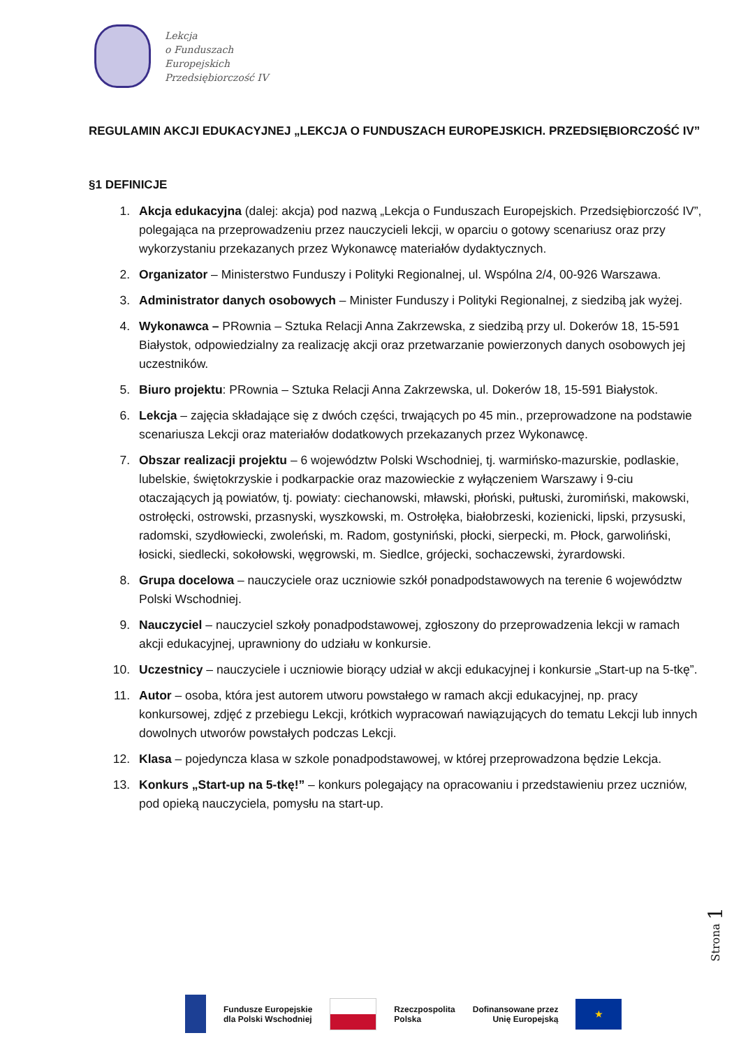Lekcja
o Funduszach
Europejskich
Przedsiębiorczość IV
REGULAMIN AKCJI EDUKACYJNEJ „LEKCJA O FUNDUSZACH EUROPEJSKICH. PRZEDSIĘBIORCZOŚĆ IV”
§1 DEFINICJE
1. Akcja edukacyjna (dalej: akcja) pod nazwą „Lekcja o Funduszach Europejskich. Przedsiębiorczość IV”, polegająca na przeprowadzeniu przez nauczycieli lekcji, w oparciu o gotowy scenariusz oraz przy wykorzystaniu przekazanych przez Wykonawcę materiałów dydaktycznych.
2. Organizator – Ministerstwo Funduszy i Polityki Regionalnej, ul. Wspólna 2/4, 00-926 Warszawa.
3. Administrator danych osobowych – Minister Funduszy i Polityki Regionalnej, z siedzibą jak wyżej.
4. Wykonawca – PRownia – Sztuka Relacji Anna Zakrzewska, z siedzibą przy ul. Dokerów 18, 15-591 Białystok, odpowiedzialny za realizację akcji oraz przetwarzanie powierzonych danych osobowych jej uczestników.
5. Biuro projektu: PRownia – Sztuka Relacji Anna Zakrzewska, ul. Dokerów 18, 15-591 Białystok.
6. Lekcja – zajęcia składające się z dwóch części, trwających po 45 min., przeprowadzone na podstawie scenariusza Lekcji oraz materiałów dodatkowych przekazanych przez Wykonawcę.
7. Obszar realizacji projektu – 6 województw Polski Wschodniej, tj. warmińsko-mazurskie, podlaskie, lubelskie, świętokrzyskie i podkarpackie oraz mazowieckie z wyłączeniem Warszawy i 9-ciu otaczających ją powiatów, tj. powiaty: ciechanowski, mławski, płoński, pułtuski, żuromiński, makowski, ostrołęcki, ostrowski, przasnyski, wyszkowski, m. Ostrołęka, białobrzeski, kozienicki, lipski, przysuski, radomski, szydłowiecki, zwoleński, m. Radom, gostyniński, płocki, sierpecki, m. Płock, garwoliński, łosicki, siedlecki, sokołowski, węgrowski, m. Siedlce, grójecki, sochaczewski, żyrardowski.
8. Grupa docelowa – nauczyciele oraz uczniowie szkół ponadpodstawowych na terenie 6 województw Polski Wschodniej.
9. Nauczyciel – nauczyciel szkoły ponadpodstawowej, zgłoszony do przeprowadzenia lekcji w ramach akcji edukacyjnej, uprawniony do udziału w konkursie.
10. Uczestnicy – nauczyciele i uczniowie biorący udział w akcji edukacyjnej i konkursie „Start-up na 5-tkę”.
11. Autor – osoba, która jest autorem utworu powstałego w ramach akcji edukacyjnej, np. pracy konkursowej, zdjęć z przebiegu Lekcji, krótkich wypracowań nawiązujących do tematu Lekcji lub innych dowolnych utworów powstałych podczas Lekcji.
12. Klasa – pojedyncza klasa w szkole ponadpodstawowej, w której przeprowadzona będzie Lekcja.
13. Konkurs „Start-up na 5-tkę!” – konkurs polegający na opracowaniu i przedstawieniu przez uczniów, pod opieką nauczyciela, pomysłu na start-up.
Strona 1
Fundusze Europejskie
dla Polski Wschodniej
Rzeczpospolita
Polska
Dofinansowane przez
Unię Europejską
★